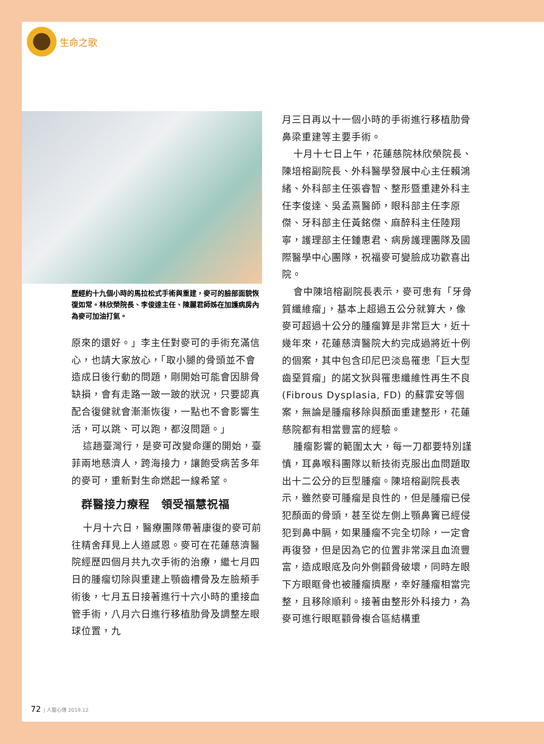生命之歌
歷經約十九個小時的馬拉松式手術與重建，麥可的臉部面貌恢復如常。林欣榮院長、李俊達主任、陳麗君師姊在加護病房內為麥可加油打氣。
原來的還好。」李主任對麥可的手術充滿信心，也請大家放心，「取小腿的骨頭並不會造成日後行動的問題，剛開始可能會因腓骨缺損，會有走路一跛一跛的狀況，只要認真配合復健就會漸漸恢復，一點也不會影響生活，可以跳、可以跑，都沒問題。」
這趟臺灣行，是麥可改變命運的開始，臺菲兩地慈濟人，跨海接力，讓飽受病苦多年的麥可，重新對生命燃起一線希望。
群醫接力療程　領受福慧祝福
十月十六日，醫療團隊帶著康復的麥可前往精舍拜見上人道感恩。麥可在花蓮慈濟醫院經歷四個月共九次手術的治療，繼七月四日的腫瘤切除與重建上顎齒槽骨及左臉頰手術後，七月五日接著進行十六小時的重接血管手術，八月六日進行移植肋骨及調整左眼球位置，九
月三日再以十一個小時的手術進行移植肋骨鼻梁重建等主要手術。
十月十七日上午，花蓮慈院林欣榮院長、陳培榕副院長、外科醫學發展中心主任賴鴻緒、外科部主任張睿智、整形暨重建外科主任李俊達、吳孟熹醫師，眼科部主任李原傑、牙科部主任黃銘傑、麻醉科主任陸翔寧，護理部主任鍾惠君、病房護理團隊及國際醫學中心團隊，祝福麥可變臉成功歡喜出院。
會中陳培榕副院長表示，麥可患有「牙骨質纖維瘤」，基本上超過五公分就算大，像麥可超過十公分的腫瘤算是非常巨大，近十幾年來，花蓮慈濟醫院大約完成過將近十例的個案，其中包含印尼巴淡島罹患「巨大型齒堊質瘤」的諾文狄與罹患纖維性再生不良 (Fibrous Dysplasia, FD) 的蘇霏安等個案，無論是腫瘤移除與顏面重建整形，花蓮慈院都有相當豐富的經驗。
腫瘤影響的範圍太大，每一刀都要特別謹慎，耳鼻喉科團隊以新技術克服出血問題取出十二公分的巨型腫瘤。陳培榕副院長表示，雖然麥可腫瘤是良性的，但是腫瘤已侵犯顏面的骨頭，甚至從左側上顎鼻竇已經侵犯到鼻中膈，如果腫瘤不完全切除，一定會再復發，但是因為它的位置非常深且血流豐富，造成眼底及向外側顴骨破壞，同時左眼下方眼眶骨也被腫瘤擠壓，幸好腫瘤相當完整，且移除順利。接著由整形外科接力，為麥可進行眼眶顴骨複合區結構重
72 | 人醫心傳 2019.12